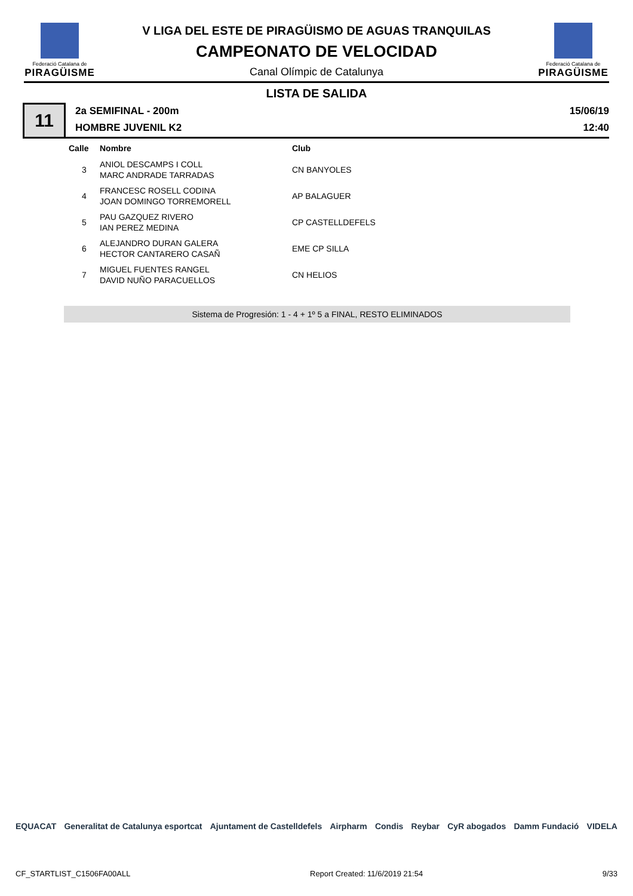Federació Catalana de
PIRAGÜISME
V LIGA DEL ESTE DE PIRAGÜISMO DE AGUAS TRANQUILAS
CAMPEONATO DE VELOCIDAD
Canal Olímpic de Catalunya
Federació Catalana de
PIRAGÜISME
LISTA DE SALIDA
11
2a SEMIFINAL - 200m
HOMBRE JUVENIL K2
15/06/19
12:40
| Calle | Nombre | Club |
| --- | --- | --- |
| 3 | ANIOL DESCAMPS I COLL MARC ANDRADE TARRADAS | CN BANYOLES |
| 4 | FRANCESC ROSELL CODINA JOAN DOMINGO TORREMORELL | AP BALAGUER |
| 5 | PAU GAZQUEZ RIVERO IAN PEREZ MEDINA | CP CASTELLDEFELS |
| 6 | ALEJANDRO DURAN GALERA HECTOR CANTARERO CASAÑ | EME CP SILLA |
| 7 | MIGUEL FUENTES RANGEL DAVID NUÑO PARACUELLOS | CN HELIOS |
Sistema de Progresión: 1 - 4 + 1º 5 a FINAL, RESTO ELIMINADOS
EQUACAT Generalitat de Catalunya esportcat Ajuntament de Castelldefels Airpharm Condis Reybar CyR abogados Damm Fundació VIDELA
CF_STARTLIST_C1506FA00ALL Report Created: 11/6/2019 21:54 9/33